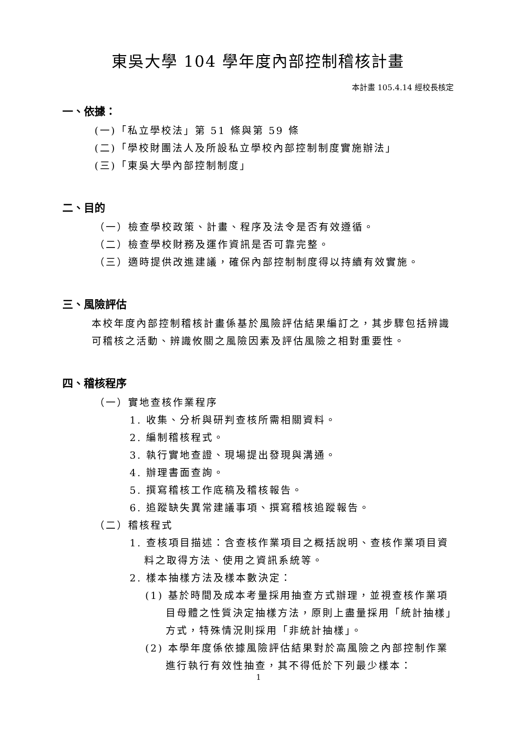東吳大學 104 學年度內部控制稽核計畫
本計畫 105.4.14 經校長核定
一、依據：
(一)「私立學校法」第 51 條與第 59 條
(二)「學校財團法人及所設私立學校內部控制制度實施辦法」
(三)「東吳大學內部控制制度」
二、目的
（一）檢查學校政策、計畫、程序及法令是否有效遵循。
（二）檢查學校財務及運作資訊是否可靠完整。
（三）適時提供改進建議，確保內部控制制度得以持續有效實施。
三、風險評估
本校年度內部控制稽核計畫係基於風險評估結果編訂之，其步驟包括辨識可稽核之活動、辨識攸關之風險因素及評估風險之相對重要性。
四、稽核程序
（一）實地查核作業程序
1. 收集、分析與研判查核所需相關資料。
2. 編制稽核程式。
3. 執行實地查證、現場提出發現與溝通。
4. 辦理書面查詢。
5. 撰寫稽核工作底稿及稽核報告。
6. 追蹤缺失異常建議事項、撰寫稽核追蹤報告。
（二）稽核程式
1. 查核項目描述：含查核作業項目之概括說明、查核作業項目資料之取得方法、使用之資訊系統等。
2. 樣本抽樣方法及樣本數決定：
(1) 基於時間及成本考量採用抽查方式辦理，並視查核作業項目母體之性質決定抽樣方法，原則上盡量採用「統計抽樣」方式，特殊情況則採用「非統計抽樣」。
(2) 本學年度係依據風險評估結果對於高風險之內部控制作業進行執行有效性抽查，其不得低於下列最少樣本：
1